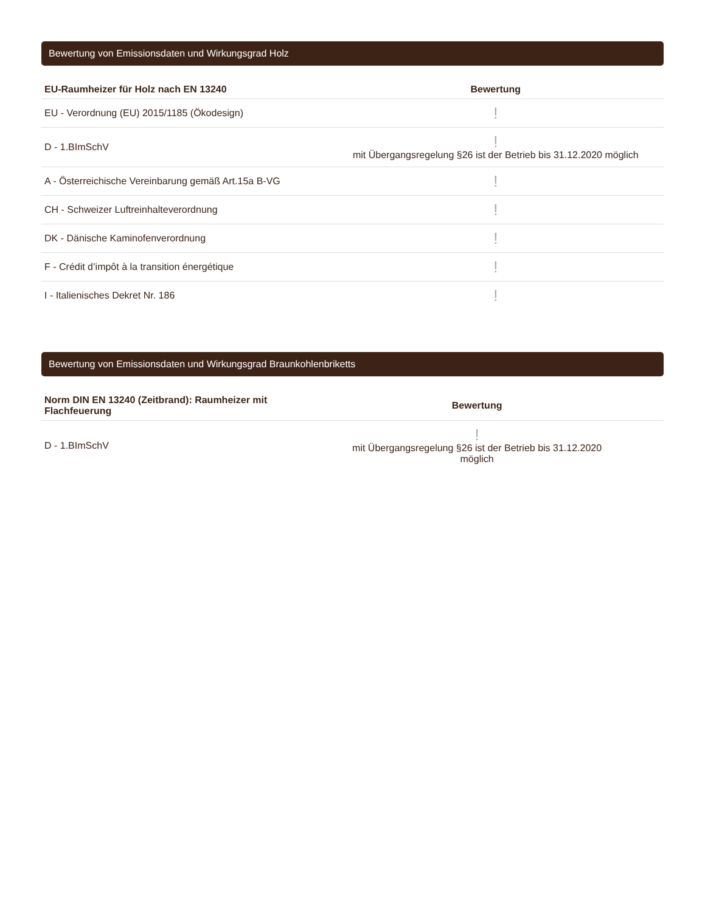Bewertung von Emissionsdaten und Wirkungsgrad Holz
| EU-Raumheizer für Holz nach EN 13240 | Bewertung |
| --- | --- |
| EU - Verordnung (EU) 2015/1185 (Ökodesign) | ! |
| D - 1.BImSchV | ! mit Übergangsregelung §26 ist der Betrieb bis 31.12.2020 möglich |
| A - Österreichische Vereinbarung gemäß Art.15a B-VG | ! |
| CH - Schweizer Luftreinhalteverordnung | ! |
| DK - Dänische Kaminofenverordnung | ! |
| F - Crédit d’impôt à la transition énergétique | ! |
| I - Italienisches Dekret Nr. 186 | ! |
Bewertung von Emissionsdaten und Wirkungsgrad Braunkohlenbriketts
| Norm DIN EN 13240 (Zeitbrand): Raumheizer mit Flachfeuerung | Bewertung |
| --- | --- |
| D - 1.BImSchV | ! mit Übergangsregelung §26 ist der Betrieb bis 31.12.2020 möglich |